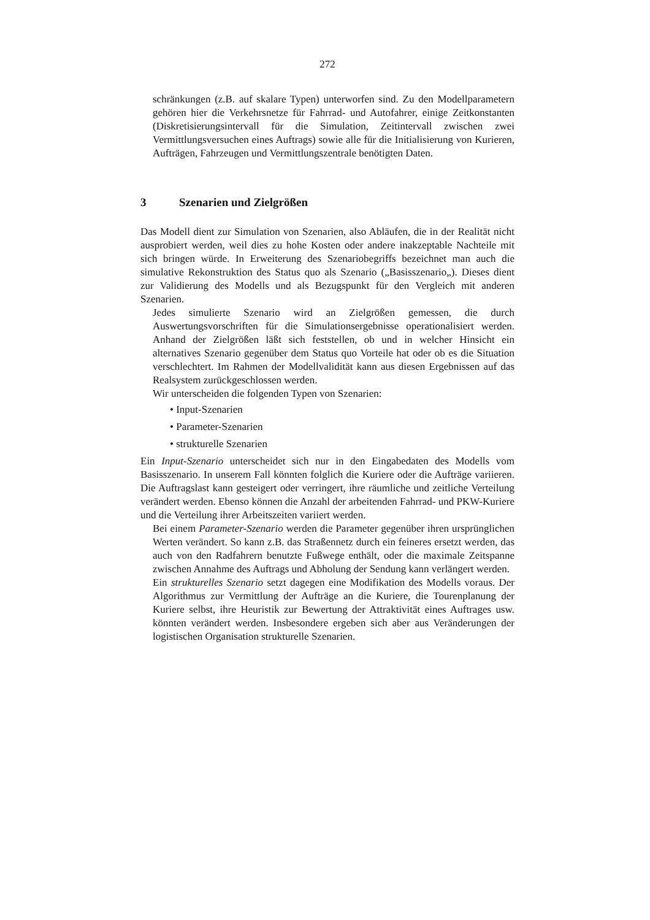272
schränkungen (z.B. auf skalare Typen) unterworfen sind. Zu den Modellparametern gehören hier die Verkehrsnetze für Fahrrad- und Autofahrer, einige Zeitkonstanten (Diskretisierungsintervall für die Simulation, Zeitintervall zwischen zwei Vermittlungsversuchen eines Auftrags) sowie alle für die Initialisierung von Kurieren, Aufträgen, Fahrzeugen und Vermittlungszentrale benötigten Daten.
3 Szenarien und Zielgrößen
Das Modell dient zur Simulation von Szenarien, also Abläufen, die in der Realität nicht ausprobiert werden, weil dies zu hohe Kosten oder andere inakzeptable Nachteile mit sich bringen würde. In Erweiterung des Szenariobegriffs bezeichnet man auch die simulative Rekonstruktion des Status quo als Szenario („Basisszenario„). Dieses dient zur Validierung des Modells und als Bezugspunkt für den Vergleich mit anderen Szenarien.
Jedes simulierte Szenario wird an Zielgrößen gemessen, die durch Auswertungsvorschriften für die Simulationsergebnisse operationalisiert werden. Anhand der Zielgrößen läßt sich feststellen, ob und in welcher Hinsicht ein alternatives Szenario gegenüber dem Status quo Vorteile hat oder ob es die Situation verschlechtert. Im Rahmen der Modellvalidität kann aus diesen Ergebnissen auf das Realsystem zurückgeschlossen werden.
Wir unterscheiden die folgenden Typen von Szenarien:
• Input-Szenarien
• Parameter-Szenarien
• strukturelle Szenarien
Ein Input-Szenario unterscheidet sich nur in den Eingabedaten des Modells vom Basisszenario. In unserem Fall könnten folglich die Kuriere oder die Aufträge variieren. Die Auftragslast kann gesteigert oder verringert, ihre räumliche und zeitliche Verteilung verändert werden. Ebenso können die Anzahl der arbeitenden Fahrrad- und PKW-Kuriere und die Verteilung ihrer Arbeitszeiten variiert werden.
Bei einem Parameter-Szenario werden die Parameter gegenüber ihren ursprünglichen Werten verändert. So kann z.B. das Straßennetz durch ein feineres ersetzt werden, das auch von den Radfahrern benutzte Fußwege enthält, oder die maximale Zeitspanne zwischen Annahme des Auftrags und Abholung der Sendung kann verlängert werden.
Ein strukturelles Szenario setzt dagegen eine Modifikation des Modells voraus. Der Algorithmus zur Vermittlung der Aufträge an die Kuriere, die Tourenplanung der Kuriere selbst, ihre Heuristik zur Bewertung der Attraktivität eines Auftrages usw. könnten verändert werden. Insbesondere ergeben sich aber aus Veränderungen der logistischen Organisation strukturelle Szenarien.